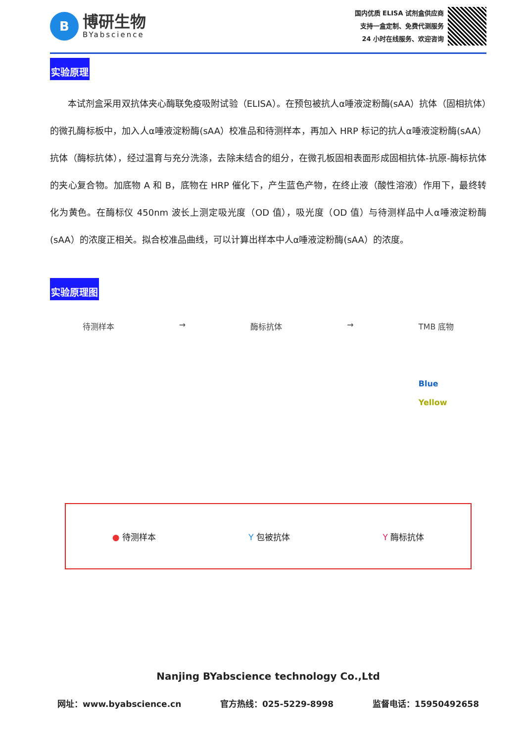B
博研生物
BYabscience
国内优质 ELISA 试剂盒供应商
支持一盒定制、免费代测服务
24 小时在线服务、欢迎咨询
实验原理
本试剂盒采用双抗体夹心酶联免疫吸附试验（ELISA）。在预包被抗人α唾液淀粉酶(sAA）抗体（固相抗体）的微孔酶标板中，加入人α唾液淀粉酶(sAA）校准品和待测样本，再加入 HRP 标记的抗人α唾液淀粉酶(sAA）抗体（酶标抗体），经过温育与充分洗涤，去除未结合的组分，在微孔板固相表面形成固相抗体-抗原-酶标抗体的夹心复合物。加底物 A 和 B，底物在 HRP 催化下，产生蓝色产物，在终止液（酸性溶液）作用下，最终转化为黄色。在酶标仪 450nm 波长上测定吸光度（OD 值），吸光度（OD 值）与待测样品中人α唾液淀粉酶(sAA）的浓度正相关。拟合校准品曲线，可以计算出样本中人α唾液淀粉酶(sAA）的浓度。
实验原理图
待测样本 → 酶标抗体 → TMB 底物
Blue
Yellow
● 待测样本 Y 包被抗体 Y 酶标抗体
Nanjing BYabscience technology Co.,Ltd
网址：www.byabscience.cn 官方热线：025-5229-8998 监督电话：15950492658